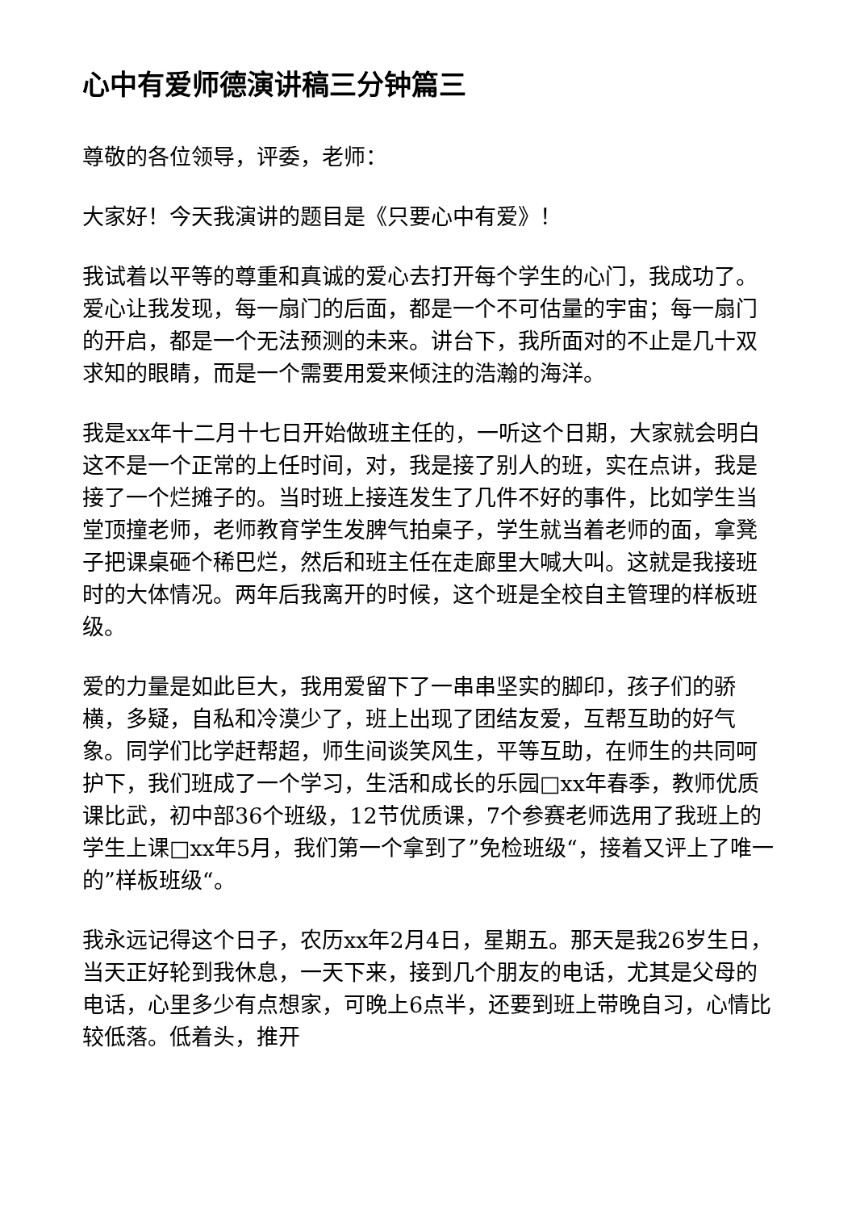心中有爱师德演讲稿三分钟篇三
尊敬的各位领导，评委，老师：
大家好！今天我演讲的题目是《只要心中有爱》！
我试着以平等的尊重和真诚的爱心去打开每个学生的心门，我成功了。爱心让我发现，每一扇门的后面，都是一个不可估量的宇宙；每一扇门的开启，都是一个无法预测的未来。讲台下，我所面对的不止是几十双求知的眼睛，而是一个需要用爱来倾注的浩瀚的海洋。
我是xx年十二月十七日开始做班主任的，一听这个日期，大家就会明白这不是一个正常的上任时间，对，我是接了别人的班，实在点讲，我是接了一个烂摊子的。当时班上接连发生了几件不好的事件，比如学生当堂顶撞老师，老师教育学生发脾气拍桌子，学生就当着老师的面，拿凳子把课桌砸个稀巴烂，然后和班主任在走廊里大喊大叫。这就是我接班时的大体情况。两年后我离开的时候，这个班是全校自主管理的样板班级。
爱的力量是如此巨大，我用爱留下了一串串坚实的脚印，孩子们的骄横，多疑，自私和冷漠少了，班上出现了团结友爱，互帮互助的好气象。同学们比学赶帮超，师生间谈笑风生，平等互助，在师生的共同呵护下，我们班成了一个学习，生活和成长的乐园□xx年春季，教师优质课比武，初中部36个班级，12节优质课，7个参赛老师选用了我班上的学生上课□xx年5月，我们第一个拿到了”免检班级“，接着又评上了唯一的”样板班级“。
我永远记得这个日子，农历xx年2月4日，星期五。那天是我26岁生日，当天正好轮到我休息，一天下来，接到几个朋友的电话，尤其是父母的电话，心里多少有点想家，可晚上6点半，还要到班上带晚自习，心情比较低落。低着头，推开